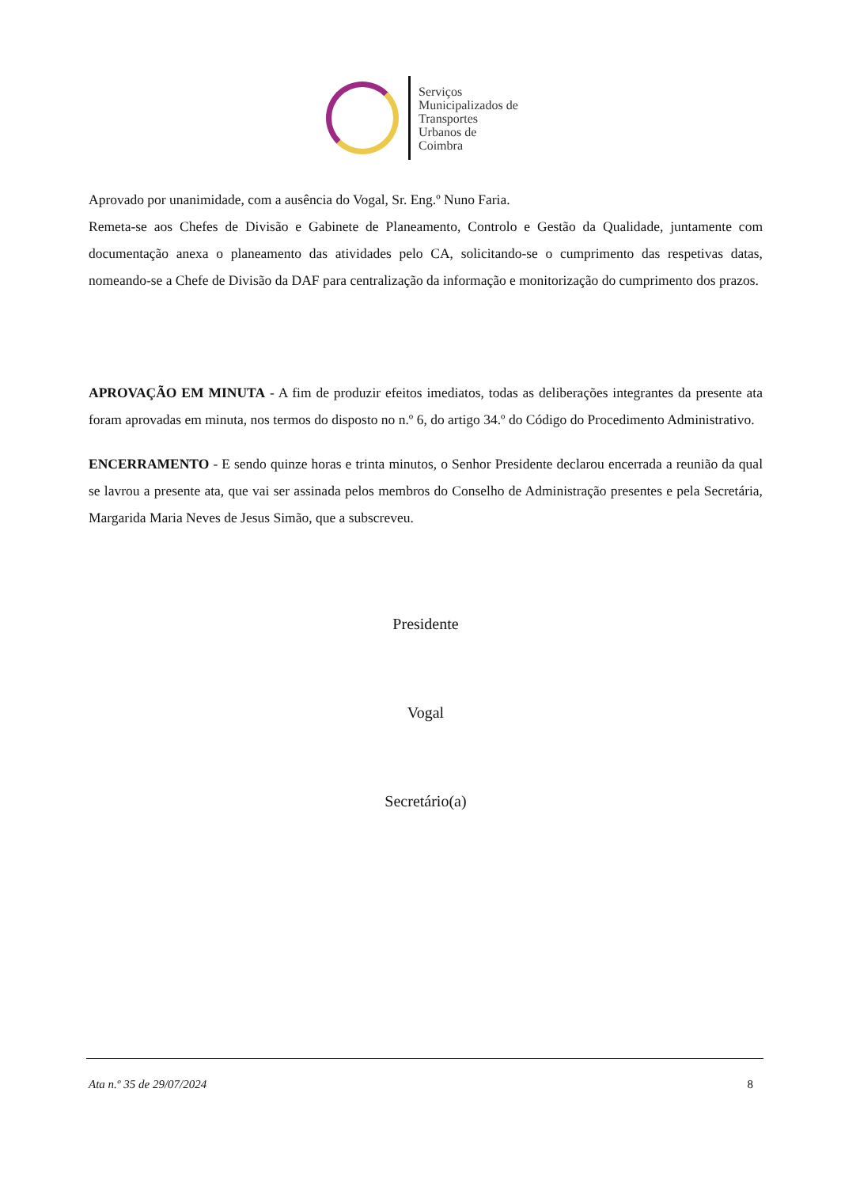Serviços
Municipalizados de
Transportes
Urbanos de
Coimbra
Aprovado por unanimidade, com a ausência do Vogal, Sr. Eng.º Nuno Faria.
Remeta-se aos Chefes de Divisão e Gabinete de Planeamento, Controlo e Gestão da Qualidade, juntamente com documentação anexa o planeamento das atividades pelo CA, solicitando-se o cumprimento das respetivas datas, nomeando-se a Chefe de Divisão da DAF para centralização da informação e monitorização do cumprimento dos prazos.
APROVAÇÃO EM MINUTA - A fim de produzir efeitos imediatos, todas as deliberações integrantes da presente ata foram aprovadas em minuta, nos termos do disposto no n.º 6, do artigo 34.º do Código do Procedimento Administrativo.
ENCERRAMENTO - E sendo quinze horas e trinta minutos, o Senhor Presidente declarou encerrada a reunião da qual se lavrou a presente ata, que vai ser assinada pelos membros do Conselho de Administração presentes e pela Secretária, Margarida Maria Neves de Jesus Simão, que a subscreveu.
Presidente
Vogal
Secretário(a)
Ata n.º 35 de 29/07/2024 8